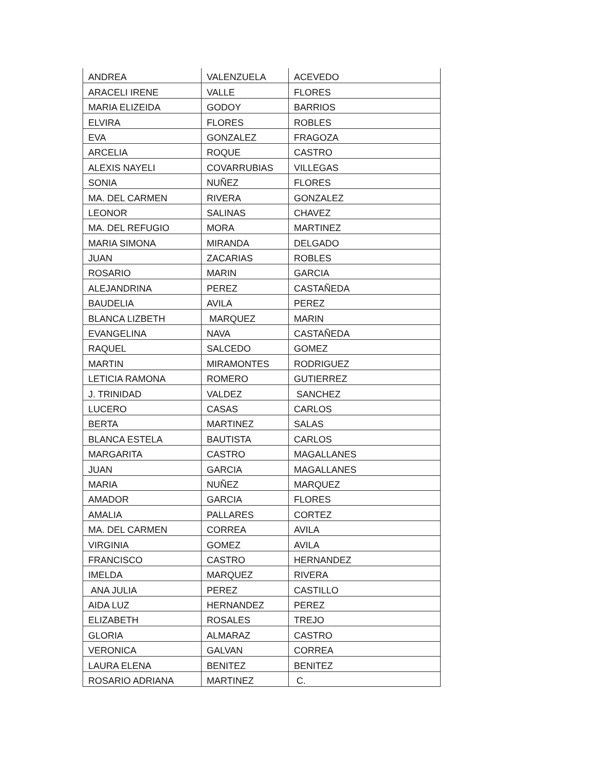| ANDREA | VALENZUELA | ACEVEDO |
| ARACELI IRENE | VALLE | FLORES |
| MARIA ELIZEIDA | GODOY | BARRIOS |
| ELVIRA | FLORES | ROBLES |
| EVA | GONZALEZ | FRAGOZA |
| ARCELIA | ROQUE | CASTRO |
| ALEXIS NAYELI | COVARRUBIAS | VILLEGAS |
| SONIA | NUÑEZ | FLORES |
| MA. DEL CARMEN | RIVERA | GONZALEZ |
| LEONOR | SALINAS | CHAVEZ |
| MA. DEL REFUGIO | MORA | MARTINEZ |
| MARIA SIMONA | MIRANDA | DELGADO |
| JUAN | ZACARIAS | ROBLES |
| ROSARIO | MARIN | GARCIA |
| ALEJANDRINA | PEREZ | CASTAÑEDA |
| BAUDELIA | AVILA | PEREZ |
| BLANCA LIZBETH | MARQUEZ | MARIN |
| EVANGELINA | NAVA | CASTAÑEDA |
| RAQUEL | SALCEDO | GOMEZ |
| MARTIN | MIRAMONTES | RODRIGUEZ |
| LETICIA RAMONA | ROMERO | GUTIERREZ |
| J. TRINIDAD | VALDEZ | SANCHEZ |
| LUCERO | CASAS | CARLOS |
| BERTA | MARTINEZ | SALAS |
| BLANCA ESTELA | BAUTISTA | CARLOS |
| MARGARITA | CASTRO | MAGALLANES |
| JUAN | GARCIA | MAGALLANES |
| MARIA | NUÑEZ | MARQUEZ |
| AMADOR | GARCIA | FLORES |
| AMALIA | PALLARES | CORTEZ |
| MA. DEL CARMEN | CORREA | AVILA |
| VIRGINIA | GOMEZ | AVILA |
| FRANCISCO | CASTRO | HERNANDEZ |
| IMELDA | MARQUEZ | RIVERA |
| ANA JULIA | PEREZ | CASTILLO |
| AIDA LUZ | HERNANDEZ | PEREZ |
| ELIZABETH | ROSALES | TREJO |
| GLORIA | ALMARAZ | CASTRO |
| VERONICA | GALVAN | CORREA |
| LAURA ELENA | BENITEZ | BENITEZ |
| ROSARIO ADRIANA | MARTINEZ | C. |